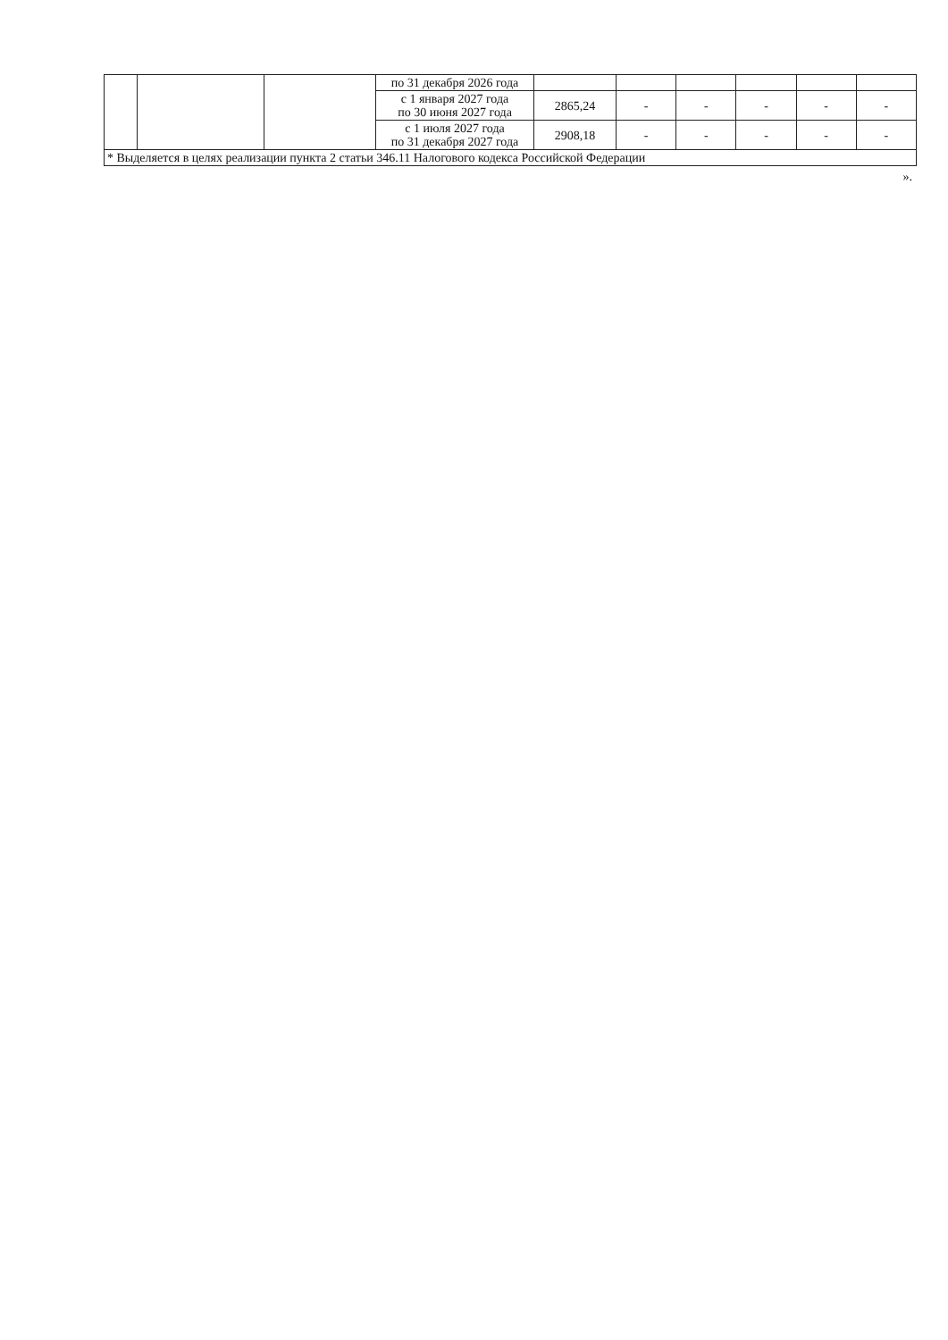| | | | по 31 декабря 2026 года | | | | | | |
| | | | с 1 января 2027 года по 30 июня 2027 года | 2865,24 | - | - | - | - | - |
| | | | с 1 июля 2027 года по 31 декабря 2027 года | 2908,18 | - | - | - | - | - |
| * Выделяется в целях реализации пункта 2 статьи 346.11 Налогового кодекса Российской Федерации | | | | | | | | | |
».